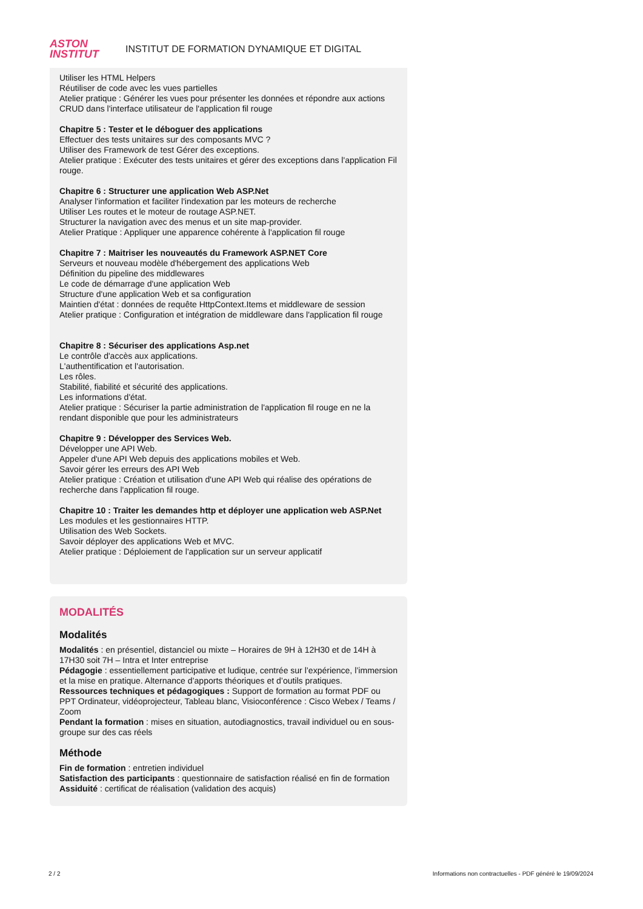ASTON
INSTITUT
INSTITUT DE FORMATION DYNAMIQUE ET DIGITAL
Utiliser les HTML Helpers
Réutiliser de code avec les vues partielles
Atelier pratique : Générer les vues pour présenter les données et répondre aux actions CRUD dans l'interface utilisateur de l'application fil rouge
Chapitre 5 : Tester et le déboguer des applications
Effectuer des tests unitaires sur des composants MVC ?
Utiliser des Framework de test Gérer des exceptions.
Atelier pratique : Exécuter des tests unitaires et gérer des exceptions dans l'application Fil rouge.
Chapitre 6 : Structurer une application Web ASP.Net
Analyser l'information et faciliter l'indexation par les moteurs de recherche
Utiliser Les routes et le moteur de routage ASP.NET.
Structurer la navigation avec des menus et un site map-provider.
Atelier Pratique : Appliquer une apparence cohérente à l'application fil rouge
Chapitre 7 : Maitriser les nouveautés du Framework ASP.NET Core
Serveurs et nouveau modèle d'hébergement des applications Web
Définition du pipeline des middlewares
Le code de démarrage d'une application Web
Structure d'une application Web et sa configuration
Maintien d'état : données de requête HttpContext.Items et middleware de session
Atelier pratique : Configuration et intégration de middleware dans l'application fil rouge
Chapitre 8 : Sécuriser des applications Asp.net
Le contrôle d'accès aux applications.
L'authentification et l'autorisation.
Les rôles.
Stabilité, fiabilité et sécurité des applications.
Les informations d'état.
Atelier pratique : Sécuriser la partie administration de l'application fil rouge en ne la rendant disponible que pour les administrateurs
Chapitre 9 : Développer des Services Web.
Développer une API Web.
Appeler d'une API Web depuis des applications mobiles et Web.
Savoir gérer les erreurs des API Web
Atelier pratique : Création et utilisation d'une API Web qui réalise des opérations de recherche dans l'application fil rouge.
Chapitre 10 : Traiter les demandes http et déployer une application web ASP.Net
Les modules et les gestionnaires HTTP.
Utilisation des Web Sockets.
Savoir déployer des applications Web et MVC.
Atelier pratique : Déploiement de l'application sur un serveur applicatif
MODALITÉS
Modalités
Modalités : en présentiel, distanciel ou mixte – Horaires de 9H à 12H30 et de 14H à 17H30 soit 7H – Intra et Inter entreprise
Pédagogie : essentiellement participative et ludique, centrée sur l’expérience, l’immersion et la mise en pratique. Alternance d’apports théoriques et d’outils pratiques.
Ressources techniques et pédagogiques : Support de formation au format PDF ou PPT Ordinateur, vidéoprojecteur, Tableau blanc, Visioconférence : Cisco Webex / Teams / Zoom
Pendant la formation : mises en situation, autodiagnostics, travail individuel ou en sous-groupe sur des cas réels
Méthode
Fin de formation : entretien individuel
Satisfaction des participants : questionnaire de satisfaction réalisé en fin de formation
Assiduité : certificat de réalisation (validation des acquis)
2 / 2 Informations non contractuelles - PDF généré le 19/09/2024